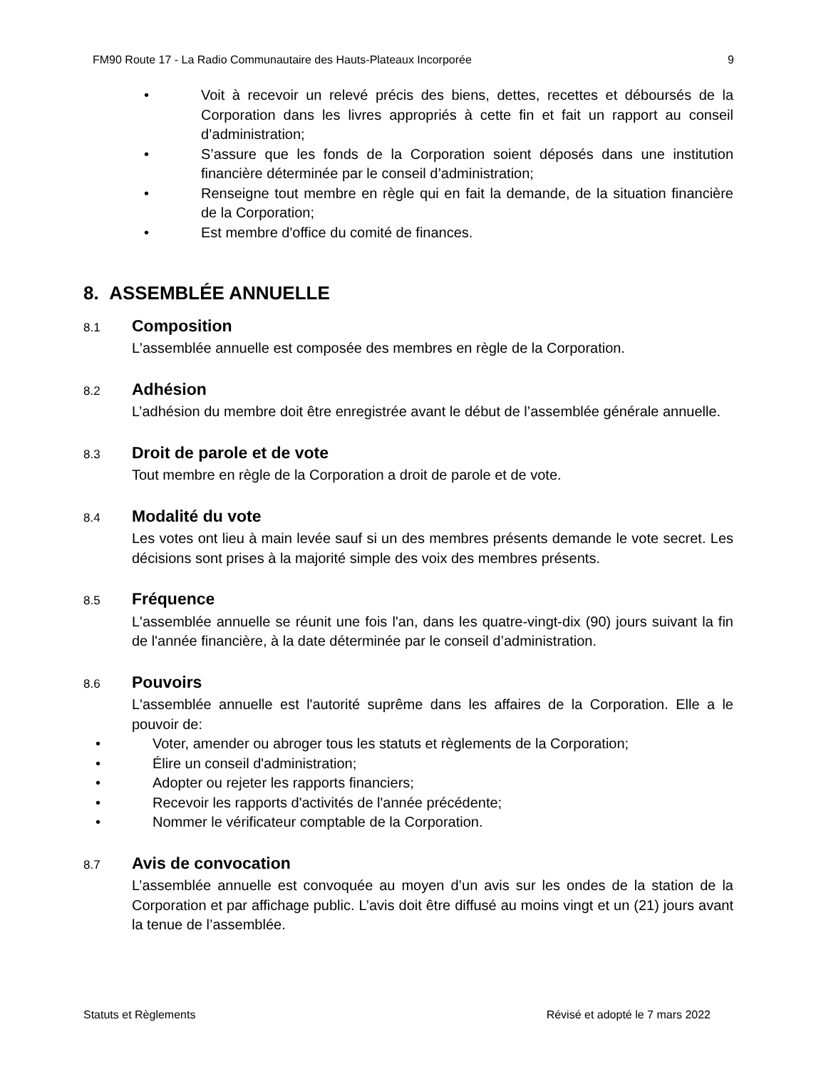FM90 Route 17 - La Radio Communautaire des Hauts-Plateaux Incorporée 9
• Voit à recevoir un relevé précis des biens, dettes, recettes et déboursés de la Corporation dans les livres appropriés à cette fin et fait un rapport au conseil d’administration;
• S’assure que les fonds de la Corporation soient déposés dans une institution financière déterminée par le conseil d’administration;
• Renseigne tout membre en règle qui en fait la demande, de la situation financière de la Corporation;
• Est membre d'office du comité de finances.
8. ASSEMBLÉE ANNUELLE
8.1 Composition
L'assemblée annuelle est composée des membres en règle de la Corporation.
8.2 Adhésion
L’adhésion du membre doit être enregistrée avant le début de l’assemblée générale annuelle.
8.3 Droit de parole et de vote
Tout membre en règle de la Corporation a droit de parole et de vote.
8.4 Modalité du vote
Les votes ont lieu à main levée sauf si un des membres présents demande le vote secret. Les décisions sont prises à la majorité simple des voix des membres présents.
8.5 Fréquence
L'assemblée annuelle se réunit une fois l'an, dans les quatre-vingt-dix (90) jours suivant la fin de l'année financière, à la date déterminée par le conseil d’administration.
8.6 Pouvoirs
L'assemblée annuelle est l'autorité suprême dans les affaires de la Corporation. Elle a le pouvoir de:
• Voter, amender ou abroger tous les statuts et règlements de la Corporation;
• Élire un conseil d'administration;
• Adopter ou rejeter les rapports financiers;
• Recevoir les rapports d'activités de l'année précédente;
• Nommer le vérificateur comptable de la Corporation.
8.7 Avis de convocation
L’assemblée annuelle est convoquée au moyen d’un avis sur les ondes de la station de la Corporation et par affichage public. L’avis doit être diffusé au moins vingt et un (21) jours avant la tenue de l’assemblée.
Statuts et Règlements Révisé et adopté le 7 mars 2022